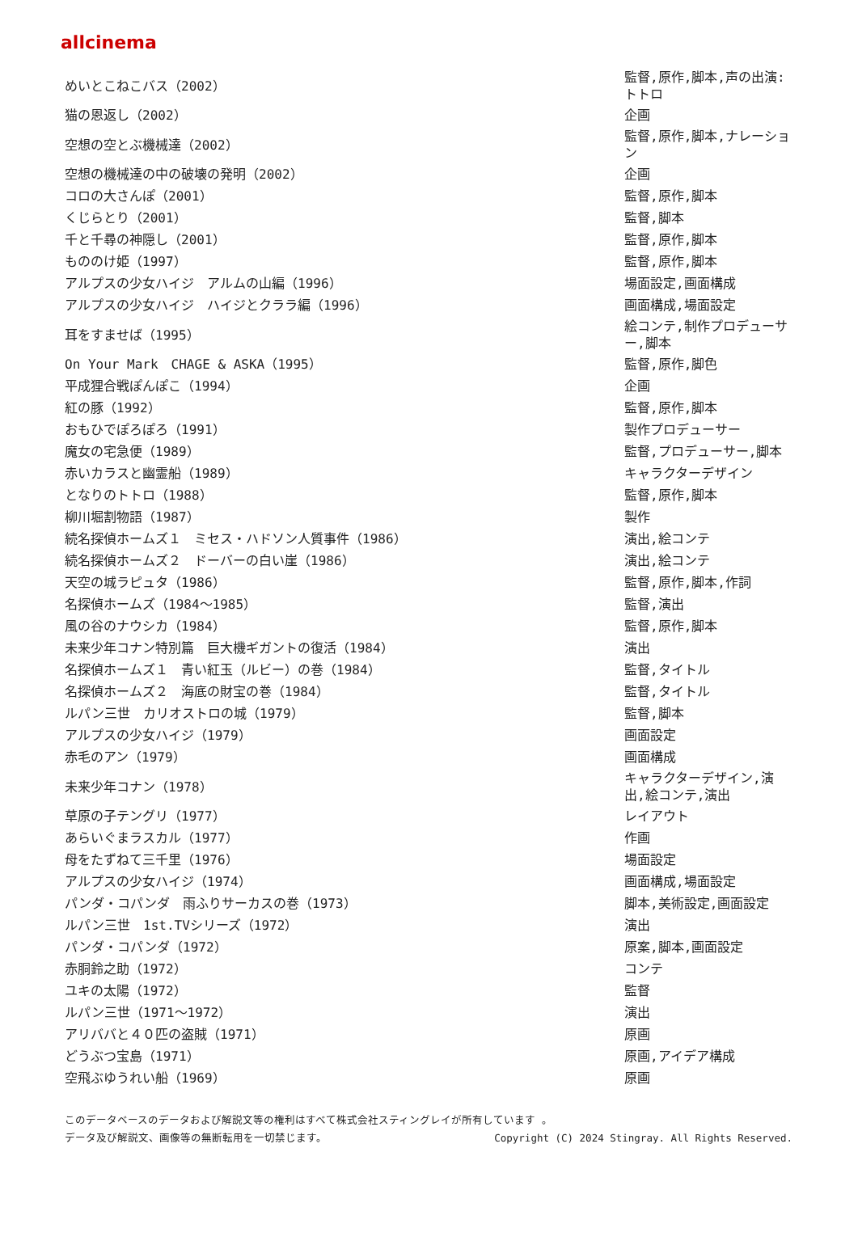allcinema
| めいとこねこバス（2002） | 監督,原作,脚本,声の出演:トトロ |
| 猫の恩返し（2002） | 企画 |
| 空想の空とぶ機械達（2002） | 監督,原作,脚本,ナレーション |
| 空想の機械達の中の破壊の発明（2002） | 企画 |
| コロの大さんぽ（2001） | 監督,原作,脚本 |
| くじらとり（2001） | 監督,脚本 |
| 千と千尋の神隠し（2001） | 監督,原作,脚本 |
| もののけ姫（1997） | 監督,原作,脚本 |
| アルプスの少女ハイジ アルムの山編（1996） | 場面設定,画面構成 |
| アルプスの少女ハイジ ハイジとクララ編（1996） | 画面構成,場面設定 |
| 耳をすませば（1995） | 絵コンテ,制作プロデューサー,脚本 |
| On Your Mark CHAGE & ASKA（1995） | 監督,原作,脚色 |
| 平成狸合戦ぽんぽこ（1994） | 企画 |
| 紅の豚（1992） | 監督,原作,脚本 |
| おもひでぽろぽろ（1991） | 製作プロデューサー |
| 魔女の宅急便（1989） | 監督,プロデューサー,脚本 |
| 赤いカラスと幽霊船（1989） | キャラクターデザイン |
| となりのトトロ（1988） | 監督,原作,脚本 |
| 柳川堀割物語（1987） | 製作 |
| 続名探偵ホームズ１ ミセス・ハドソン人質事件（1986） | 演出,絵コンテ |
| 続名探偵ホームズ２ ドーバーの白い崖（1986） | 演出,絵コンテ |
| 天空の城ラピュタ（1986） | 監督,原作,脚本,作詞 |
| 名探偵ホームズ（1984～1985） | 監督,演出 |
| 風の谷のナウシカ（1984） | 監督,原作,脚本 |
| 未来少年コナン特別篇 巨大機ギガントの復活（1984） | 演出 |
| 名探偵ホームズ１ 青い紅玉（ルビー）の巻（1984） | 監督,タイトル |
| 名探偵ホームズ２ 海底の財宝の巻（1984） | 監督,タイトル |
| ルパン三世 カリオストロの城（1979） | 監督,脚本 |
| アルプスの少女ハイジ（1979） | 画面設定 |
| 赤毛のアン（1979） | 画面構成 |
| 未来少年コナン（1978） | キャラクターデザイン,演出,絵コンテ,演出 |
| 草原の子テングリ（1977） | レイアウト |
| あらいぐまラスカル（1977） | 作画 |
| 母をたずねて三千里（1976） | 場面設定 |
| アルプスの少女ハイジ（1974） | 画面構成,場面設定 |
| パンダ・コパンダ 雨ふりサーカスの巻（1973） | 脚本,美術設定,画面設定 |
| ルパン三世 1st.TVシリーズ（1972） | 演出 |
| パンダ・コパンダ（1972） | 原案,脚本,画面設定 |
| 赤胴鈴之助（1972） | コンテ |
| ユキの太陽（1972） | 監督 |
| ルパン三世（1971～1972） | 演出 |
| アリババと４０匹の盗賊（1971） | 原画 |
| どうぶつ宝島（1971） | 原画,アイデア構成 |
| 空飛ぶゆうれい船（1969） | 原画 |
このデータベースのデータおよび解説文等の権利はすべて株式会社スティングレイが所有しています 。
データ及び解説文、画像等の無断転用を一切禁じます。 Copyright (C) 2024 Stingray. All Rights Reserved.